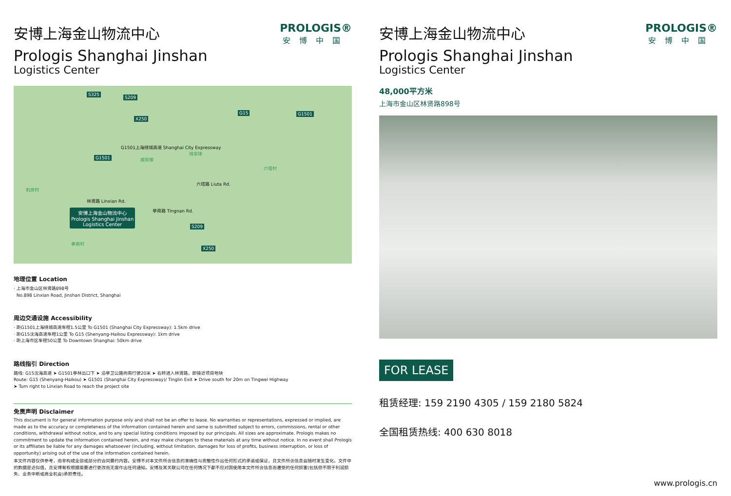安博上海金山物流中心
Prologis Shanghai Jinshan
Logistics Center
PROLOGIS®
安博中国
S325
S209
X250
G15 G1501
G1501上海绕城高速 Shanghai City Expressway
G1501 戚家楼
钱家埭
六塔村
机房村
六塔路 Liuta Rd.
林贤路 Linxian Rd.
亭南路 Tingnan Rd. 安博上海金山物流中心
Prologis Shanghai Jinshan
Logistics Center
S209
亭南村
X250
地理位置 Location
· 上海市金山区林贤路898号
No.898 Linxian Road, Jinshan District, Shanghai
周边交通设施 Accessibility
· 距G1501上海绕城高速车程1.5公里 To G1501 (Shanghai City Expressway): 1.5km drive
· 距G15沈海高速车程1公里 To G15 (Shenyang-Haikou Expressway): 1km drive
· 距上海市区车程50公里 To Downtown Shanghai: 50km drive
路线指引 Direction
路线: G15沈海高速 ➤ G1501亭林出口下 ➤ 沿亭卫公路向南行驶20米 ➤ 右转进入林贤路，即接近项目地块
Route: G15 (Shenyang-Haikou) ➤ G1501 (Shanghai City Expressway)/ Tinglin Exit ➤ Drive south for 20m on Tingwei Highway
➤ Turn right to Linxian Road to reach the project site
免责声明 Disclaimer
This document is for general information purpose only and shall not be an offer to lease. No warranties or representations, expressed or implied, are made as to the accuracy or completeness of the information contained herein and same is submitted subject to errors, commissions, rental or other conditions, withdrawal without notice, and to any special listing conditions imposed by our principals. All sizes are approximate. Prologis makes no commitment to update the information contained herein, and may make changes to these materials at any time without notice. In no event shall Prologis or its affiliates be liable for any damages whatsoever (including, without limitation, damages for loss of profits, business interruption, or loss of opportunity) arising out of the use of the information contained herein.
本文件内容仅供参考，而非构成全部或部分的合同要约内容。安博不对本文件所含信息的准确性与完整性作出任何形式的承诺或保证，且文件所含信息会随时发生变化。文件中的数据是近似值，且安博有权根据需要进行更改而无需作出任何通知。安博及其关联公司在任何情况下都不应对因使用本文件所含信息而遭受的任何损害(包括但不限于利润损失、业务中断或商业机会)承担责任。
安博上海金山物流中心
Prologis Shanghai Jinshan
Logistics Center
PROLOGIS®
安博中国
48,000平方米
上海市金山区林贤路898号
FOR LEASE
租赁经理: 159 2190 4305 / 159 2180 5824
全国租赁热线: 400 630 8018
www.prologis.cn